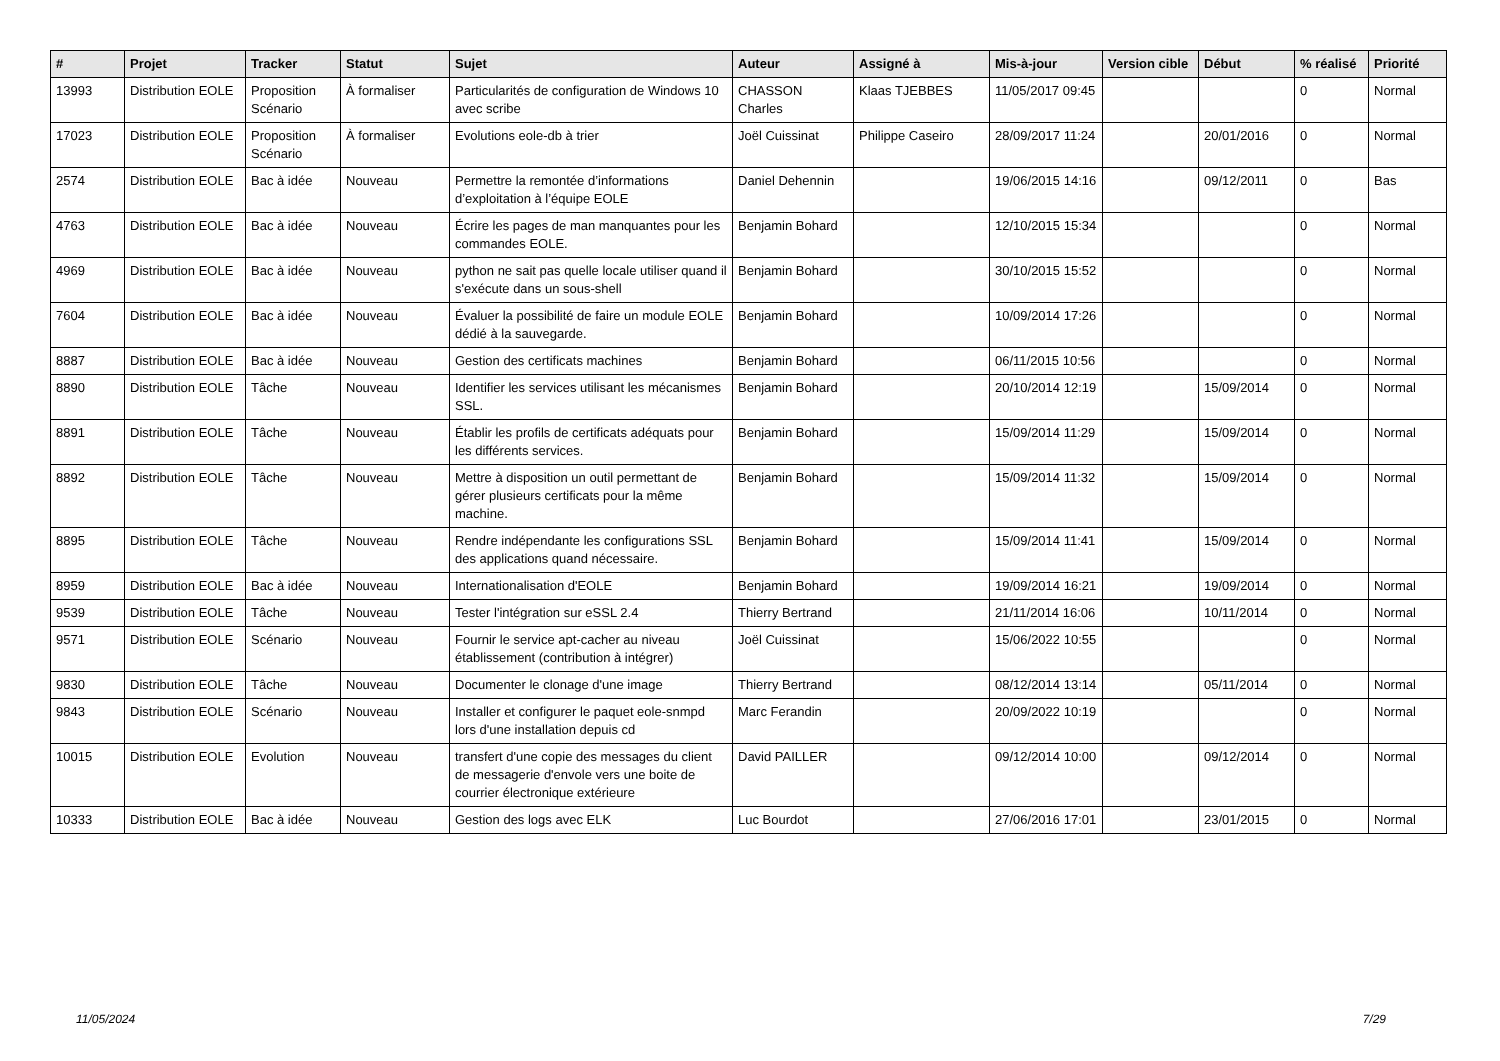| # | Projet | Tracker | Statut | Sujet | Auteur | Assigné à | Mis-à-jour | Version cible | Début | % réalisé | Priorité |
| --- | --- | --- | --- | --- | --- | --- | --- | --- | --- | --- | --- |
| 13993 | Distribution EOLE | Proposition Scénario | À formaliser | Particularités de configuration de Windows 10 avec scribe | CHASSON Charles | Klaas TJEBBES | 11/05/2017 09:45 | | | 0 | Normal |
| 17023 | Distribution EOLE | Proposition Scénario | À formaliser | Evolutions eole-db à trier | Joël Cuissinat | Philippe Caseiro | 28/09/2017 11:24 | | 20/01/2016 | 0 | Normal |
| 2574 | Distribution EOLE | Bac à idée | Nouveau | Permettre la remontée d’informations d’exploitation à l’équipe EOLE | Daniel Dehennin | | 19/06/2015 14:16 | | 09/12/2011 | 0 | Bas |
| 4763 | Distribution EOLE | Bac à idée | Nouveau | Écrire les pages de man manquantes pour les commandes EOLE. | Benjamin Bohard | | 12/10/2015 15:34 | | | 0 | Normal |
| 4969 | Distribution EOLE | Bac à idée | Nouveau | python ne sait pas quelle locale utiliser quand il s'exécute dans un sous-shell | Benjamin Bohard | | 30/10/2015 15:52 | | | 0 | Normal |
| 7604 | Distribution EOLE | Bac à idée | Nouveau | Évaluer la possibilité de faire un module EOLE dédié à la sauvegarde. | Benjamin Bohard | | 10/09/2014 17:26 | | | 0 | Normal |
| 8887 | Distribution EOLE | Bac à idée | Nouveau | Gestion des certificats machines | Benjamin Bohard | | 06/11/2015 10:56 | | | 0 | Normal |
| 8890 | Distribution EOLE | Tâche | Nouveau | Identifier les services utilisant les mécanismes SSL. | Benjamin Bohard | | 20/10/2014 12:19 | | 15/09/2014 | 0 | Normal |
| 8891 | Distribution EOLE | Tâche | Nouveau | Établir les profils de certificats adéquats pour les différents services. | Benjamin Bohard | | 15/09/2014 11:29 | | 15/09/2014 | 0 | Normal |
| 8892 | Distribution EOLE | Tâche | Nouveau | Mettre à disposition un outil permettant de gérer plusieurs certificats pour la même machine. | Benjamin Bohard | | 15/09/2014 11:32 | | 15/09/2014 | 0 | Normal |
| 8895 | Distribution EOLE | Tâche | Nouveau | Rendre indépendante les configurations SSL des applications quand nécessaire. | Benjamin Bohard | | 15/09/2014 11:41 | | 15/09/2014 | 0 | Normal |
| 8959 | Distribution EOLE | Bac à idée | Nouveau | Internationalisation d'EOLE | Benjamin Bohard | | 19/09/2014 16:21 | | 19/09/2014 | 0 | Normal |
| 9539 | Distribution EOLE | Tâche | Nouveau | Tester l'intégration sur eSSL 2.4 | Thierry Bertrand | | 21/11/2014 16:06 | | 10/11/2014 | 0 | Normal |
| 9571 | Distribution EOLE | Scénario | Nouveau | Fournir le service apt-cacher au niveau établissement (contribution à intégrer) | Joël Cuissinat | | 15/06/2022 10:55 | | | 0 | Normal |
| 9830 | Distribution EOLE | Tâche | Nouveau | Documenter le clonage d'une image | Thierry Bertrand | | 08/12/2014 13:14 | | 05/11/2014 | 0 | Normal |
| 9843 | Distribution EOLE | Scénario | Nouveau | Installer et configurer le paquet eole-snmpd lors d'une installation depuis cd | Marc Ferandin | | 20/09/2022 10:19 | | | 0 | Normal |
| 10015 | Distribution EOLE | Evolution | Nouveau | transfert d'une copie des messages du client de messagerie d'envole vers une boite de courrier électronique extérieure | David PAILLER | | 09/12/2014 10:00 | | 09/12/2014 | 0 | Normal |
| 10333 | Distribution EOLE | Bac à idée | Nouveau | Gestion des logs avec ELK | Luc Bourdot | | 27/06/2016 17:01 | | 23/01/2015 | 0 | Normal |
11/05/2024 7/29